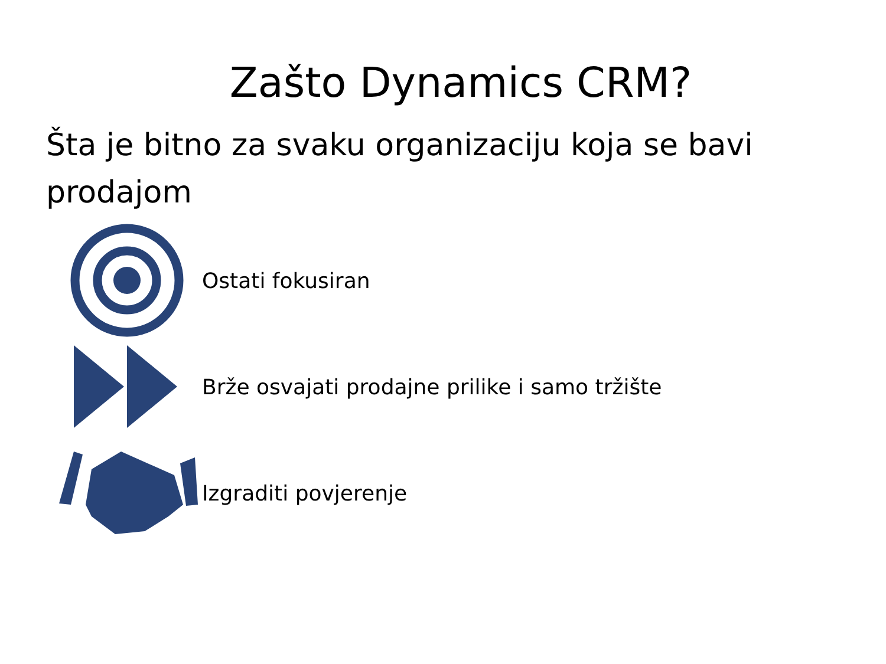Zašto Dynamics CRM?
Šta je bitno za svaku organizaciju koja se bavi prodajom
Ostati fokusiran
Brže osvajati prodajne prilike i samo tržište
Izgraditi povjerenje